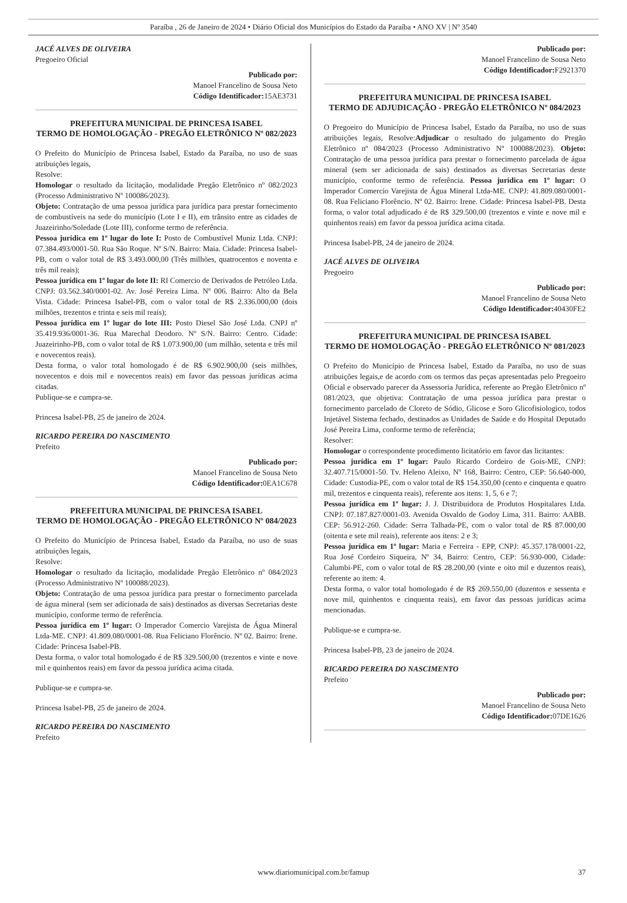Paraíba , 26 de Janeiro de 2024 • Diário Oficial dos Municípios do Estado da Paraíba • ANO XV | Nº 3540
JACÉ ALVES DE OLIVEIRA
Pregoeiro Oficial
Publicado por:
Manoel Francelino de Sousa Neto
Código Identificador: 15AE3731
PREFEITURA MUNICIPAL DE PRINCESA ISABEL
TERMO DE HOMOLOGAÇÃO - PREGÃO ELETRÔNICO Nº 082/2023
O Prefeito do Município de Princesa Isabel, Estado da Paraíba, no uso de suas atribuições legais,
Resolve:
Homologar o resultado da licitação, modalidade Pregão Eletrônico nº 082/2023 (Processo Administrativo Nº 100086/2023).
Objeto: Contratação de uma pessoa jurídica para jurídica para prestar fornecimento de combustíveis na sede do município (Lote I e II), em trânsito entre as cidades de Juazeirinho/Soledade (Lote III), conforme termo de referência.
Pessoa jurídica em 1º lugar do lote I: Posto de Combustível Muniz Ltda. CNPJ: 07.384.493/0001-50. Rua São Roque. Nº S/N. Bairro: Maia. Cidade: Princesa Isabel-PB, com o valor total de R$ 3.493.000,00 (Três milhões, quatrocentos e noventa e três mil reais);
Pessoa jurídica em 1º lugar do lote II: RI Comercio de Derivados de Petróleo Ltda. CNPJ: 03.562.340/0001-02. Av. José Pereira Lima. Nº 006. Bairro: Alto da Bela Vista. Cidade: Princesa Isabel-PB, com o valor total de R$ 2.336.000,00 (dois milhões, trezentos e trinta e seis mil reais);
Pessoa jurídica em 1º lugar do lote III: Posto Diesel São José Ltda. CNPJ nº 35.419.936/0001-36. Rua Marechal Deodoro. Nº S/N. Bairro: Centro. Cidade: Juazeirinho-PB, com o valor total de R$ 1.073.900,00 (um milhão, setenta e três mil e novecentos reais).
Desta forma, o valor total homologado é de R$ 6.902.900,00 (seis milhões, novecentos e dois mil e novecentos reais) em favor das pessoas jurídicas acima citadas.
Publique-se e cumpra-se.
Princesa Isabel-PB, 25 de janeiro de 2024.
RICARDO PEREIRA DO NASCIMENTO
Prefeito
Publicado por:
Manoel Francelino de Sousa Neto
Código Identificador: 0EA1C678
PREFEITURA MUNICIPAL DE PRINCESA ISABEL
TERMO DE HOMOLOGAÇÃO - PREGÃO ELETRÔNICO Nº 084/2023
O Prefeito do Município de Princesa Isabel, Estado da Paraíba, no uso de suas atribuições legais,
Resolve:
Homologar o resultado da licitação, modalidade Pregão Eletrônico nº 084/2023 (Processo Administrativo Nº 100088/2023).
Objeto: Contratação de uma pessoa jurídica para prestar o fornecimento parcelada de água mineral (sem ser adicionada de sais) destinados as diversas Secretarias deste município, conforme termo de referência.
Pessoa jurídica em 1º lugar: O Imperador Comercio Varejista de Água Mineral Ltda-ME. CNPJ: 41.809.080/0001-08. Rua Feliciano Florêncio. Nº 02. Bairro: Irene. Cidade: Princesa Isabel-PB.
Desta forma, o valor total homologado é de R$ 329.500,00 (trezentos e vinte e nove mil e quinhentos reais) em favor da pessoa jurídica acima citada.
Publique-se e cumpra-se.
Princesa Isabel-PB, 25 de janeiro de 2024.
RICARDO PEREIRA DO NASCIMENTO
Prefeito
Publicado por:
Manoel Francelino de Sousa Neto
Código Identificador: F2921370
PREFEITURA MUNICIPAL DE PRINCESA ISABEL
TERMO DE ADJUDICAÇÃO - PREGÃO ELETRÔNICO Nº 084/2023
O Pregoeiro do Município de Princesa Isabel, Estado da Paraíba, no uso de suas atribuições legais, Resolve:Adjudicar o resultado do julgamento do Pregão Eletrônico nº 084/2023 (Processo Administrativo Nº 100088/2023). Objeto: Contratação de uma pessoa jurídica para prestar o fornecimento parcelada de água mineral (sem ser adicionada de sais) destinados as diversas Secretarias deste município, conforme termo de referência. Pessoa jurídica em 1º lugar: O Imperador Comercio Varejista de Água Mineral Ltda-ME. CNPJ: 41.809.080/0001-08. Rua Feliciano Florêncio. Nº 02. Bairro: Irene. Cidade: Princesa Isabel-PB. Desta forma, o valor total adjudicado é de R$ 329.500,00 (trezentos e vinte e nove mil e quinhentos reais) em favor da pessoa jurídica acima citada.
Princesa Isabel-PB, 24 de janeiro de 2024.
JACÉ ALVES DE OLIVEIRA
Pregoeiro
Publicado por:
Manoel Francelino de Sousa Neto
Código Identificador: 40430FE2
PREFEITURA MUNICIPAL DE PRINCESA ISABEL
TERMO DE HOMOLOGAÇÃO - PREGÃO ELETRÔNICO Nº 081/2023
O Prefeito do Município de Princesa Isabel, Estado da Paraíba, no uso de suas atribuições legais,e de acordo com os termos das peças apresentadas pelo Pregoeiro Oficial e observado parecer da Assessoria Jurídica, referente ao Pregão Eletrônico nº 081/2023, que objetiva: Contratação de uma pessoa jurídica para prestar o fornecimento parcelado de Cloreto de Sódio, Glicose e Soro Glicofisiologico, todos Injetável Sistema fechado, destinados as Unidades de Saúde e do Hospital Deputado José Pereira Lima, conforme termo de referência;
Resolver:
Homologar o correspondente procedimento licitatório em favor das licitantes:
Pessoa jurídica em 1º lugar: Paulo Ricardo Cordeiro de Gois-ME, CNPJ: 32.407.715/0001-50. Tv. Heleno Aleixo, Nº 168, Bairro: Centro, CEP: 56.640-000, Cidade: Custodia-PE, com o valor total de R$ 154.350,00 (cento e cinquenta e quatro mil, trezentos e cinquenta reais), referente aos itens: 1, 5, 6 e 7;
Pessoa jurídica em 1º lugar: J. J. Distribuidora de Produtos Hospitalares Ltda. CNPJ: 07.187.827/0001-03. Avenida Osvaldo de Godoy Lima, 311. Bairro: AABB. CEP: 56.912-260. Cidade: Serra Talhada-PE, com o valor total de R$ 87.000,00 (oitenta e sete mil reais), referente aos itens: 2 e 3;
Pessoa jurídica em 1º lugar: Maria e Ferreira - EPP, CNPJ: 45.357.178/0001-22, Rua José Cordeiro Siqueira, Nº 34, Bairro: Centro, CEP: 56.930-000, Cidade: Calumbi-PE, com o valor total de R$ 28.200,00 (vinte e oito mil e duzentos reais), referente ao item: 4.
Desta forma, o valor total homologado é de R$ 269.550,00 (duzentos e sessenta e nove mil, quinhentos e cinquenta reais), em favor das pessoas jurídicas acima mencionadas.
Publique-se e cumpra-se.
Princesa Isabel-PB, 23 de janeiro de 2024.
RICARDO PEREIRA DO NASCIMENTO
Prefeito
Publicado por:
Manoel Francelino de Sousa Neto
Código Identificador: 07DE1626
www.diariomunicipal.com.br/famup 37